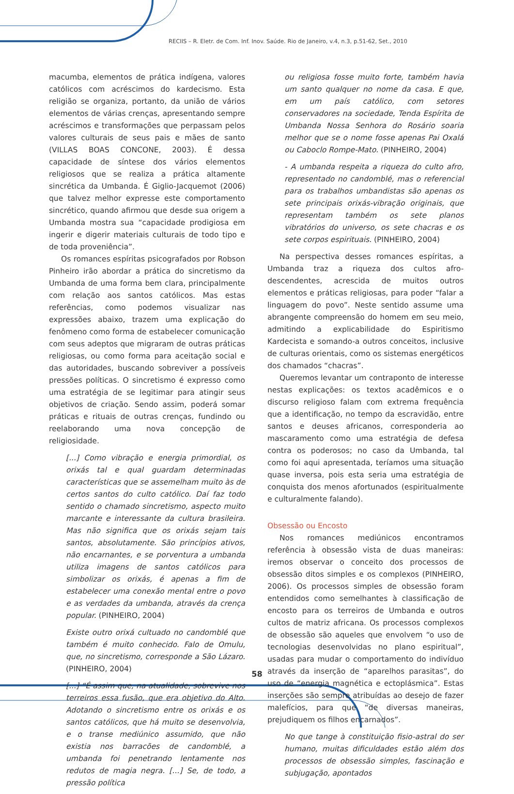RECIIS – R. Eletr. de Com. Inf. Inov. Saúde. Rio de Janeiro, v.4, n.3, p.51-62, Set., 2010
macumba, elementos de prática indígena, valores católicos com acréscimos do kardecismo. Esta religião se organiza, portanto, da união de vários elementos de várias crenças, apresentando sempre acréscimos e transformações que perpassam pelos valores culturais de seus pais e mães de santo (VILLAS BOAS CONCONE, 2003). É dessa capacidade de síntese dos vários elementos religiosos que se realiza a prática altamente sincrética da Umbanda. É Giglio-Jacquemot (2006) que talvez melhor expresse este comportamento sincrético, quando afirmou que desde sua origem a Umbanda mostra sua “capacidade prodigiosa em ingerir e digerir materiais culturais de todo tipo e de toda proveniência”.
Os romances espíritas psicografados por Robson Pinheiro irão abordar a prática do sincretismo da Umbanda de uma forma bem clara, principalmente com relação aos santos católicos. Mas estas referências, como podemos visualizar nas expressões abaixo, trazem uma explicação do fenômeno como forma de estabelecer comunicação com seus adeptos que migraram de outras práticas religiosas, ou como forma para aceitação social e das autoridades, buscando sobreviver a possíveis pressões políticas. O sincretismo é expresso como uma estratégia de se legitimar para atingir seus objetivos de criação. Sendo assim, poderá somar práticas e rituais de outras crenças, fundindo ou reelaborando uma nova concepção de religiosidade.
[...] Como vibração e energia primordial, os orixás tal e qual guardam determinadas características que se assemelham muito às de certos santos do culto católico. Daí faz todo sentido o chamado sincretismo, aspecto muito marcante e interessante da cultura brasileira. Mas não significa que os orixás sejam tais santos, absolutamente. São princípios ativos, não encarnantes, e se porventura a umbanda utiliza imagens de santos católicos para simbolizar os orixás, é apenas a fim de estabelecer uma conexão mental entre o povo e as verdades da umbanda, através da crença popular. (PINHEIRO, 2004)
Existe outro orixá cultuado no candomblé que também é muito conhecido. Falo de Omulu, que, no sincretismo, corresponde a São Lázaro. (PINHEIRO, 2004)
[...] “É assim que, na atualidade, sobrevive nos terreiros essa fusão, que era objetivo do Alto. Adotando o sincretismo entre os orixás e os santos católicos, que há muito se desenvolvia, e o transe mediúnico assumido, que não existia nos barracões de candomblé, a umbanda foi penetrando lentamente nos redutos de magia negra. [...] Se, de todo, a pressão política
ou religiosa fosse muito forte, também havia um santo qualquer no nome da casa. E que, em um país católico, com setores conservadores na sociedade, Tenda Espírita de Umbanda Nossa Senhora do Rosário soaria melhor que se o nome fosse apenas Pai Oxalá ou Caboclo Rompe-Mato. (PINHEIRO, 2004)
- A umbanda respeita a riqueza do culto afro, representado no candomblé, mas o referencial para os trabalhos umbandistas são apenas os sete principais orixás-vibração originais, que representam também os sete planos vibratórios do universo, os sete chacras e os sete corpos espirituais. (PINHEIRO, 2004)
Na perspectiva desses romances espíritas, a Umbanda traz a riqueza dos cultos afro-descendentes, acrescida de muitos outros elementos e práticas religiosas, para poder “falar a linguagem do povo”. Neste sentido assume uma abrangente compreensão do homem em seu meio, admitindo a explicabilidade do Espiritismo Kardecista e somando-a outros conceitos, inclusive de culturas orientais, como os sistemas energéticos dos chamados “chacras”.
Queremos levantar um contraponto de interesse nestas explicações: os textos acadêmicos e o discurso religioso falam com extrema frequência que a identificação, no tempo da escravidão, entre santos e deuses africanos, corresponderia ao mascaramento como uma estratégia de defesa contra os poderosos; no caso da Umbanda, tal como foi aqui apresentada, teríamos uma situação quase inversa, pois esta seria uma estratégia de conquista dos menos afortunados (espiritualmente e culturalmente falando).
Obsessão ou Encosto
Nos romances mediúnicos encontramos referência à obsessão vista de duas maneiras: iremos observar o conceito dos processos de obsessão ditos simples e os complexos (PINHEIRO, 2006). Os processos simples de obsessão foram entendidos como semelhantes à classificação de encosto para os terreiros de Umbanda e outros cultos de matriz africana. Os processos complexos de obsessão são aqueles que envolvem “o uso de tecnologias desenvolvidas no plano espiritual”, usadas para mudar o comportamento do indivíduo através da inserção de “aparelhos parasitas”, do uso de “energia magnética e ectoplásmica”. Estas inserções são sempre atribuídas ao desejo de fazer malefícios, para que “de diversas maneiras, prejudiquem os filhos encarnados”.
No que tange à constituição fisio-astral do ser humano, muitas dificuldades estão além dos processos de obsessão simples, fascinação e subjugação, apontados
58